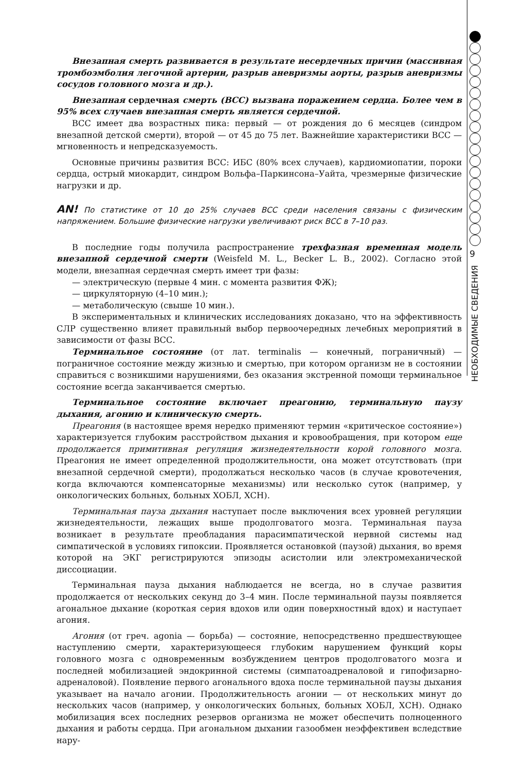Внезапная смерть развивается в результате несердечных причин (массивная тромбоэмболия легочной артерии, разрыв аневризмы аорты, разрыв аневризмы сосудов головного мозга и др.).
Внезапная сердечная смерть (ВСС) вызвана поражением сердца. Более чем в 95% всех случаев внезапная смерть является сердечной.
ВСС имеет два возрастных пика: первый — от рождения до 6 месяцев (синдром внезапной детской смерти), второй — от 45 до 75 лет. Важнейшие характеристики ВСС — мгновенность и непредсказуемость.
Основные причины развития ВСС: ИБС (80% всех случаев), кардиомиопатии, пороки сердца, острый миокардит, синдром Вольфа–Паркинсона–Уайта, чрезмерные физические нагрузки и др.
AN! По статистике от 10 до 25% случаев ВСС среди населения связаны с физическим напряжением. Большие физические нагрузки увеличивают риск ВСС в 7–10 раз.
В последние годы получила распространение трехфазная временная модель внезапной сердечной смерти (Weisfeld M. L., Becker L. B., 2002). Согласно этой модели, внезапная сердечная смерть имеет три фазы:
— электрическую (первые 4 мин. с момента развития ФЖ);
— циркуляторную (4–10 мин.);
— метаболическую (свыше 10 мин.).
В экспериментальных и клинических исследованиях доказано, что на эффективность СЛР существенно влияет правильный выбор первоочередных лечебных мероприятий в зависимости от фазы ВСС.
Терминальное состояние (от лат. terminalis — конечный, пограничный) — пограничное состояние между жизнью и смертью, при котором организм не в состоянии справиться с возникшими нарушениями, без оказания экстренной помощи терминальное состояние всегда заканчивается смертью.
Терминальное состояние включает преагонию, терминальную паузу дыхания, агонию и клиническую смерть.
Преагония (в настоящее время нередко применяют термин «критическое состояние») характеризуется глубоким расстройством дыхания и кровообращения, при котором еще продолжается примитивная регуляция жизнедеятельности корой головного мозга. Преагония не имеет определенной продолжительности, она может отсутствовать (при внезапной сердечной смерти), продолжаться несколько часов (в случае кровотечения, когда включаются компенсаторные механизмы) или несколько суток (например, у онкологических больных, больных ХОБЛ, ХСН).
Терминальная пауза дыхания наступает после выключения всех уровней регуляции жизнедеятельности, лежащих выше продолговатого мозга. Терминальная пауза возникает в результате преобладания парасимпатической нервной системы над симпатической в условиях гипоксии. Проявляется остановкой (паузой) дыхания, во время которой на ЭКГ регистрируются эпизоды асистолии или электромеханической диссоциации.
Терминальная пауза дыхания наблюдается не всегда, но в случае развития продолжается от нескольких секунд до 3–4 мин. После терминальной паузы появляется агональное дыхание (короткая серия вдохов или один поверхностный вдох) и наступает агония.
Агония (от греч. agonia — борьба) — состояние, непосредственно предшествующее наступлению смерти, характеризующееся глубоким нарушением функций коры головного мозга с одновременным возбуждением центров продолговатого мозга и последней мобилизацией эндокринной системы (симпатоадреналовой и гипофизарно-адреналовой). Появление первого агонального вдоха после терминальной паузы дыхания указывает на начало агонии. Продолжительность агонии — от нескольких минут до нескольких часов (например, у онкологических больных, больных ХОБЛ, ХСН). Однако мобилизация всех последних резервов организма не может обеспечить полноценного дыхания и работы сердца. При агональном дыхании газообмен неэффективен вследствие нару-
9
НЕОБХОДИМЫЕ СВЕДЕНИЯ